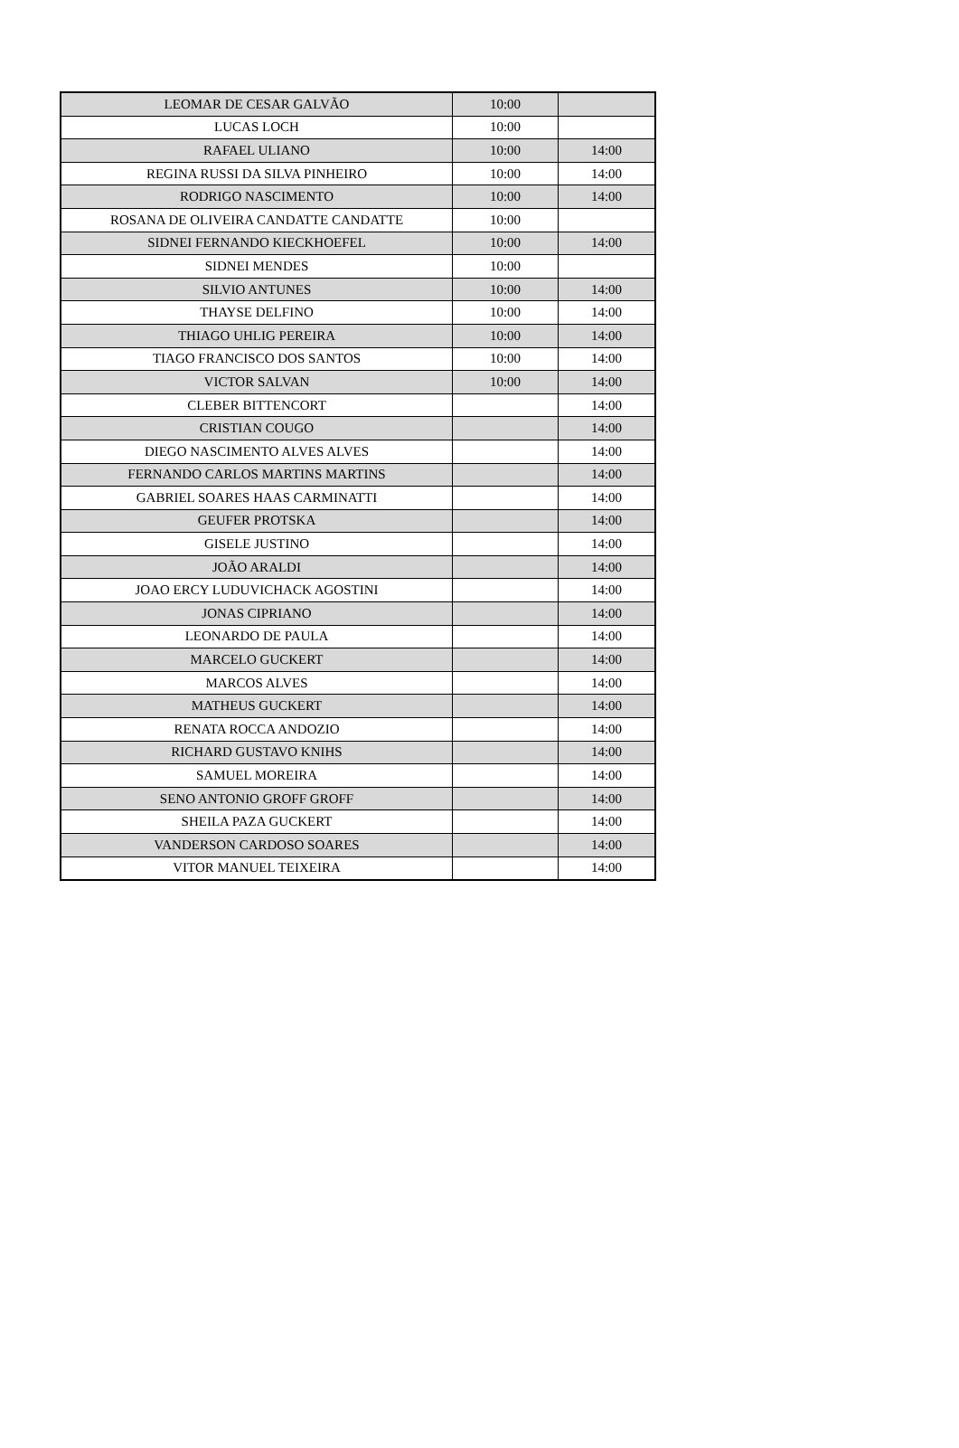| LEOMAR DE CESAR GALVÃO | 10:00 | |
| LUCAS LOCH | 10:00 | |
| RAFAEL ULIANO | 10:00 | 14:00 |
| REGINA RUSSI DA SILVA PINHEIRO | 10:00 | 14:00 |
| RODRIGO NASCIMENTO | 10:00 | 14:00 |
| ROSANA DE OLIVEIRA CANDATTE CANDATTE | 10:00 | |
| SIDNEI FERNANDO KIECKHOEFEL | 10:00 | 14:00 |
| SIDNEI MENDES | 10:00 | |
| SILVIO ANTUNES | 10:00 | 14:00 |
| THAYSE DELFINO | 10:00 | 14:00 |
| THIAGO UHLIG PEREIRA | 10:00 | 14:00 |
| TIAGO FRANCISCO DOS SANTOS | 10:00 | 14:00 |
| VICTOR SALVAN | 10:00 | 14:00 |
| CLEBER BITTENCORT | | 14:00 |
| CRISTIAN COUGO | | 14:00 |
| DIEGO NASCIMENTO ALVES ALVES | | 14:00 |
| FERNANDO CARLOS MARTINS MARTINS | | 14:00 |
| GABRIEL SOARES HAAS CARMINATTI | | 14:00 |
| GEUFER PROTSKA | | 14:00 |
| GISELE JUSTINO | | 14:00 |
| JOÃO ARALDI | | 14:00 |
| JOAO ERCY LUDUVICHACK AGOSTINI | | 14:00 |
| JONAS CIPRIANO | | 14:00 |
| LEONARDO DE PAULA | | 14:00 |
| MARCELO GUCKERT | | 14:00 |
| MARCOS ALVES | | 14:00 |
| MATHEUS GUCKERT | | 14:00 |
| RENATA ROCCA ANDOZIO | | 14:00 |
| RICHARD GUSTAVO KNIHS | | 14:00 |
| SAMUEL MOREIRA | | 14:00 |
| SENO ANTONIO GROFF GROFF | | 14:00 |
| SHEILA PAZA GUCKERT | | 14:00 |
| VANDERSON CARDOSO SOARES | | 14:00 |
| VITOR MANUEL TEIXEIRA | | 14:00 |